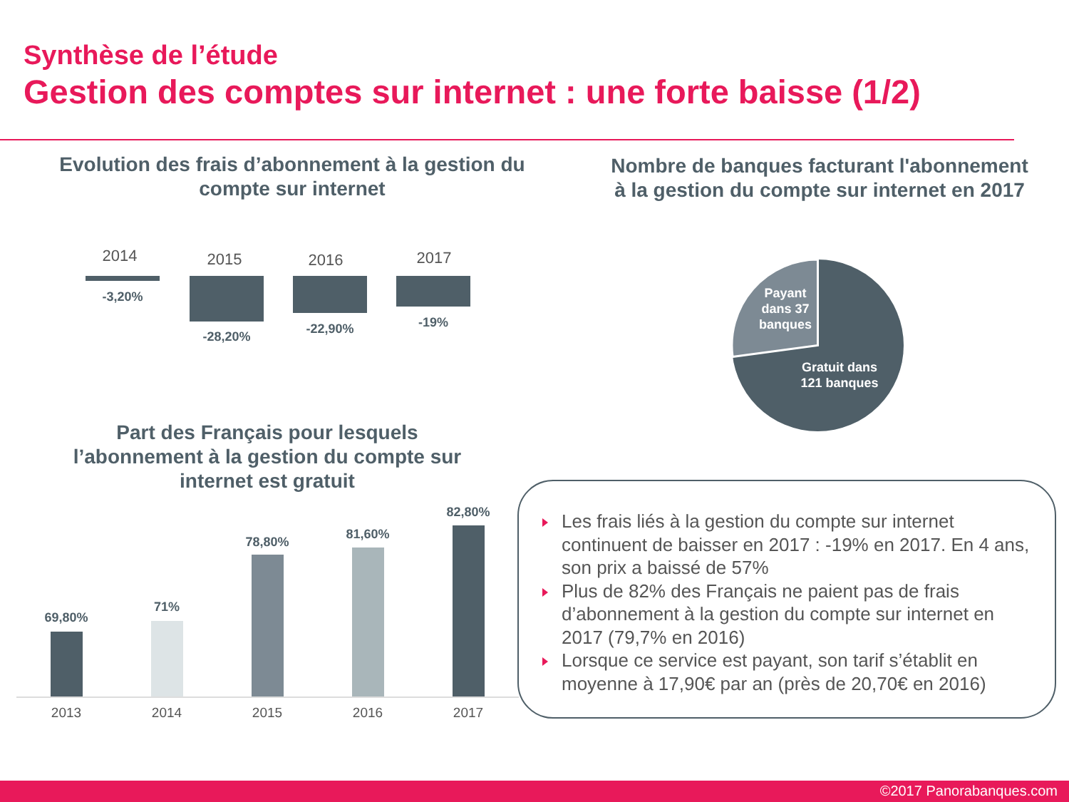Synthèse de l’étude
Gestion des comptes sur internet : une forte baisse (1/2)
Evolution des frais d’abonnement à la gestion du compte sur internet
Nombre de banques facturant l'abonnement à la gestion du compte sur internet en 2017
2014 2015 2016 2017
-3,20%
-28,20%
-22,90% -19%
Payant dans 37 banques
Gratuit dans 121 banques
Part des Français pour lesquels l’abonnement à la gestion du compte sur internet est gratuit
69,80%
71%
78,80%
81,60%
82,80%
2013 2014 2015 2016 2017
Les frais liés à la gestion du compte sur internet continuent de baisser en 2017 : -19% en 2017. En 4 ans, son prix a baissé de 57%
Plus de 82% des Français ne paient pas de frais d’abonnement à la gestion du compte sur internet en 2017 (79,7% en 2016)
Lorsque ce service est payant, son tarif s’établit en moyenne à 17,90€ par an (près de 20,70€ en 2016)
©2017 Panorabanques.com